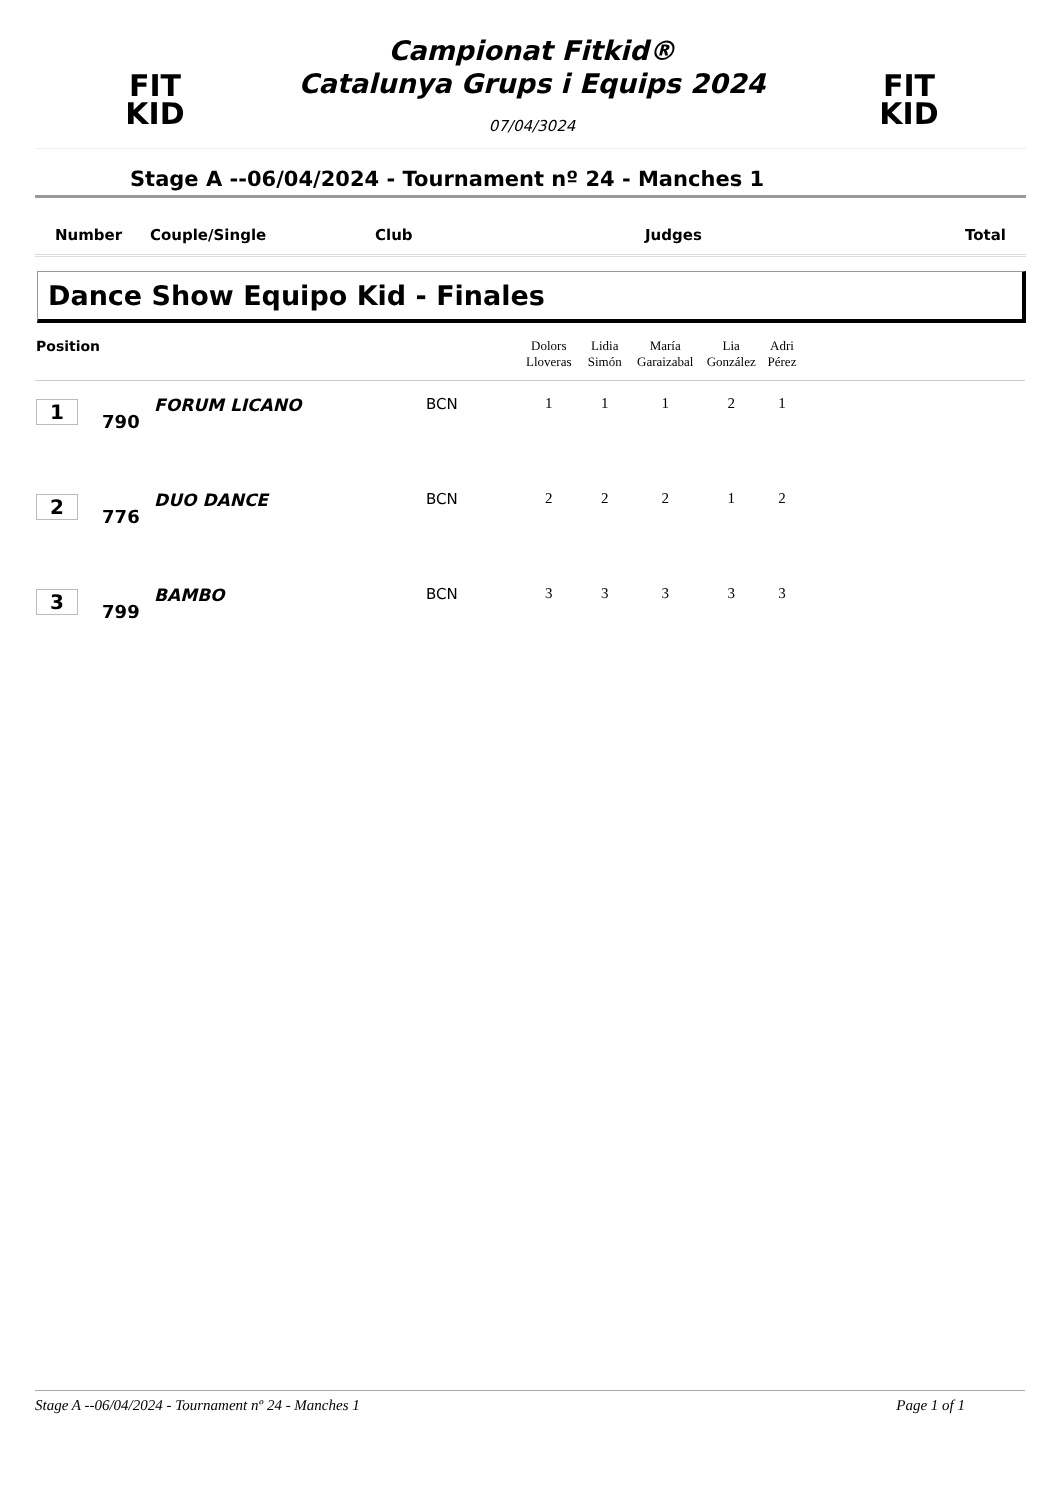FIT
KID
Campionat Fitkid®
Catalunya Grups i Equips 2024
07/04/3024
FIT
KID
Stage A --06/04/2024 - Tournament nº 24 - Manches 1
Number Couple/Single Club Judges Total
Dance Show Equipo Kid - Finales
| Position | | | | Dolors Lloveras | Lidia Simón | María Garaizabal | Lia González | Adri Pérez | |
| --- | --- | --- | --- | --- | --- | --- | --- | --- | --- |
| 1 | 790 | FORUM LICANO | BCN | 1 | 1 | 1 | 2 | 1 | |
| 2 | 776 | DUO DANCE | BCN | 2 | 2 | 2 | 1 | 2 | |
| 3 | 799 | BAMBO | BCN | 3 | 3 | 3 | 3 | 3 | |
Stage A --06/04/2024 - Tournament nº 24 - Manches 1 Page 1 of 1